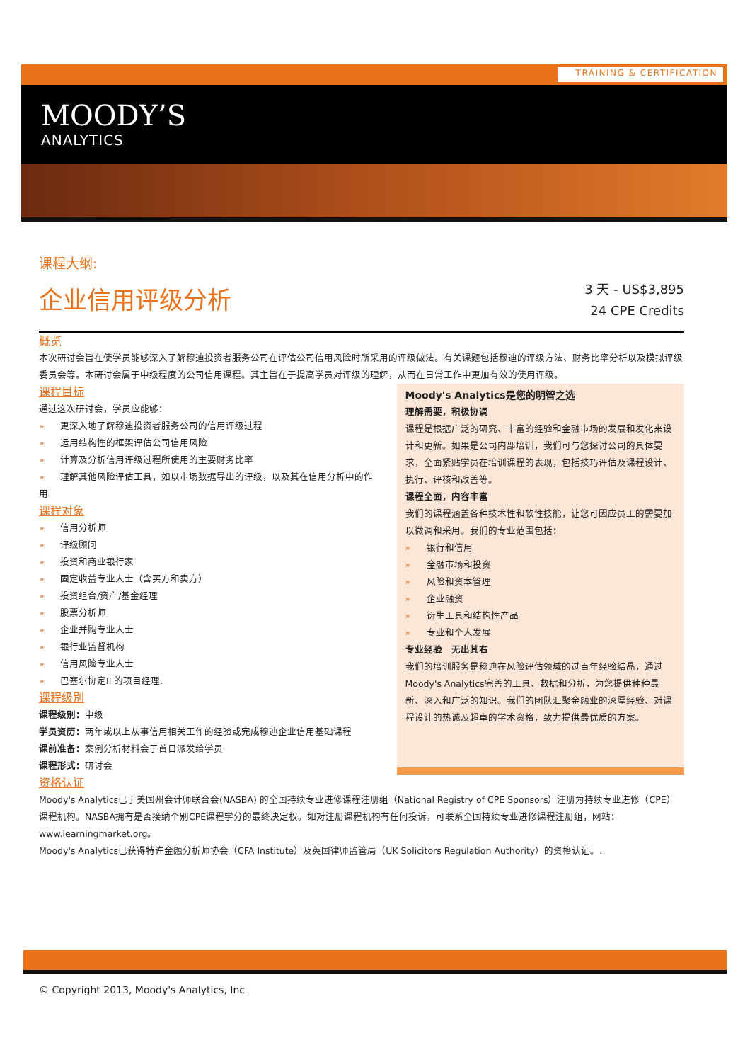TRAINING & CERTIFICATION
MOODY’S
ANALYTICS
课程大纲:
企业信用评级分析
3 天 - US$3,895
24 CPE Credits
概览
本次研讨会旨在使学员能够深入了解穆迪投资者服务公司在评估公司信用风险时所采用的评级做法。有关课题包括穆迪的评级方法、财务比率分析以及模拟评级委员会等。本研讨会属于中级程度的公司信用课程。其主旨在于提高学员对评级的理解，从而在日常工作中更加有效的使用评级。
课程目标
通过这次研讨会，学员应能够：
» 更深入地了解穆迪投资者服务公司的信用评级过程
» 运用结构性的框架评估公司信用风险
» 计算及分析信用评级过程所使用的主要财务比率
» 理解其他风险评估工具，如以市场数据导出的评级，以及其在信用分析中的作用
课程对象
» 信用分析师
» 评级顾问
» 投资和商业银行家
» 固定收益专业人士（含买方和卖方）
» 投资组合/资产/基金经理
» 股票分析师
» 企业并购专业人士
» 银行业监督机构
» 信用风险专业人士
» 巴塞尔协定II 的项目经理.
课程级別
课程级别：中级
学员资历：两年或以上从事信用相关工作的经验或完成穆迪企业信用基础课程
课前准备：案例分析材料会于首日派发给学员
课程形式：研讨会
Moody's Analytics是您的明智之选
理解需要，积极协调
课程是根据广泛的研究、丰富的经验和金融市场的发展和发化来设计和更新。如果是公司内部培训，我们可与您探讨公司的具体要求，全面紧贴学员在培训课程的表现，包括技巧评估及课程设计、执行、评核和改善等。
课程全面，内容丰富
我们的课程涵盖各种技术性和软性技能，让您可因应员工的需要加以微调和采用。我们的专业范围包括：
» 银行和信用
» 金融市场和投资
» 风险和资本管理
» 企业融资
» 衍生工具和结构性产品
» 专业和个人发展
专业经验　无出其右
我们的培训服务是穆迪在风险评估领域的过百年经验结晶，通过Moody's Analytics完善的工具、数据和分析，为您提供种种最新、深入和广泛的知识。我们的团队汇聚金融业的深厚经验、对课程设计的热诚及超卓的学术资格，致力提供最优质的方案。
资格认证
Moody's Analytics已于美国州会计师联合会(NASBA) 的全国持续专业进修课程注册组（National Registry of CPE Sponsors）注册为持续专业进修（CPE）课程机构。NASBA拥有是否接纳个别CPE课程学分的最终决定权。如对注册课程机构有任何投诉，可联系全国持续专业进修课程注册组，网站：www.learningmarket.org。
Moody's Analytics已获得特许金融分析师协会（CFA Institute）及英国律师监管局（UK Solicitors Regulation Authority）的资格认证。.
© Copyright 2013, Moody's Analytics, Inc